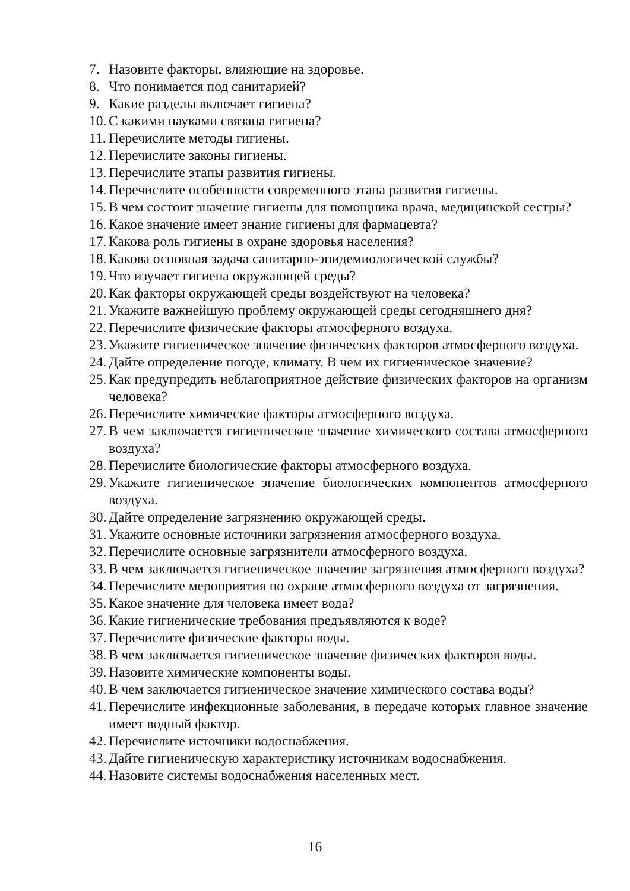7. Назовите факторы, влияющие на здоровье.
8. Что понимается под санитарией?
9. Какие разделы включает гигиена?
10. С какими науками связана гигиена?
11. Перечислите методы гигиены.
12. Перечислите законы гигиены.
13. Перечислите этапы развития гигиены.
14. Перечислите особенности современного этапа развития гигиены.
15. В чем состоит значение гигиены для помощника врача, медицинской сестры?
16. Какое значение имеет знание гигиены для фармацевта?
17. Какова роль гигиены в охране здоровья населения?
18. Какова основная задача санитарно-эпидемиологической службы?
19. Что изучает гигиена окружающей среды?
20. Как факторы окружающей среды воздействуют на человека?
21. Укажите важнейшую проблему окружающей среды сегодняшнего дня?
22. Перечислите физические факторы атмосферного воздуха.
23. Укажите гигиеническое значение физических факторов атмосферного воздуха.
24. Дайте определение погоде, климату. В чем их гигиеническое значение?
25. Как предупредить неблагоприятное действие физических факторов на организм человека?
26. Перечислите химические факторы атмосферного воздуха.
27. В чем заключается гигиеническое значение химического состава атмосферного воздуха?
28. Перечислите биологические факторы атмосферного воздуха.
29. Укажите гигиеническое значение биологических компонентов атмосферного воздуха.
30. Дайте определение загрязнению окружающей среды.
31. Укажите основные источники загрязнения атмосферного воздуха.
32. Перечислите основные загрязнители атмосферного воздуха.
33. В чем заключается гигиеническое значение загрязнения атмосферного воздуха?
34. Перечислите мероприятия по охране атмосферного воздуха от загрязнения.
35. Какое значение для человека имеет вода?
36. Какие гигиенические требования предъявляются к воде?
37. Перечислите физические факторы воды.
38. В чем заключается гигиеническое значение физических факторов воды.
39. Назовите химические компоненты воды.
40. В чем заключается гигиеническое значение химического состава воды?
41. Перечислите инфекционные заболевания, в передаче которых главное значение имеет водный фактор.
42. Перечислите источники водоснабжения.
43. Дайте гигиеническую характеристику источникам водоснабжения.
44. Назовите системы водоснабжения населенных мест.
16